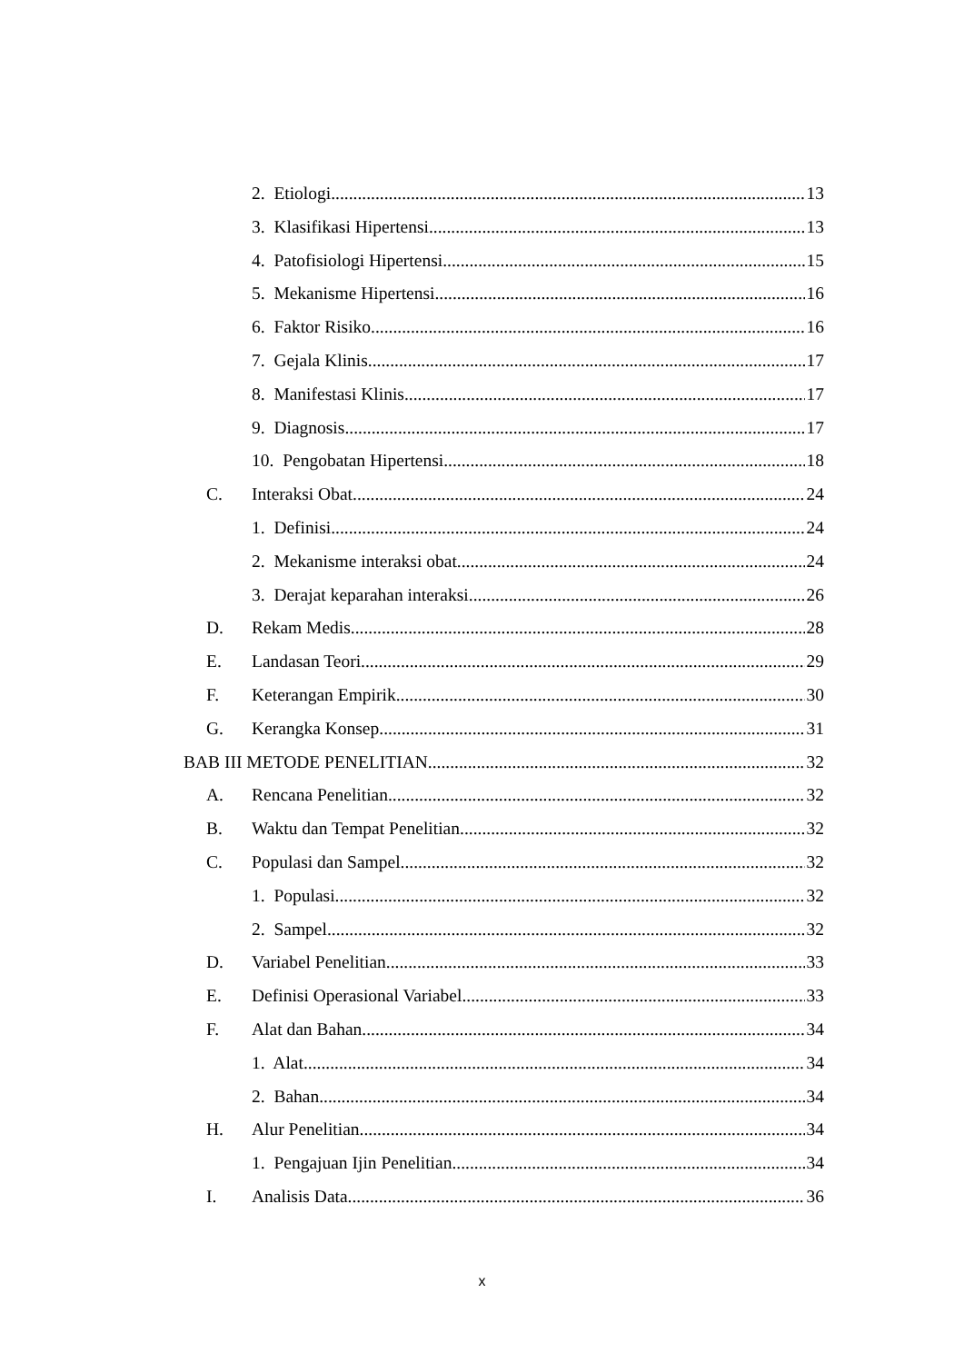2. Etiologi 13
3. Klasifikasi Hipertensi 13
4. Patofisiologi Hipertensi 15
5. Mekanisme Hipertensi 16
6. Faktor Risiko 16
7. Gejala Klinis 17
8. Manifestasi Klinis 17
9. Diagnosis 17
10. Pengobatan Hipertensi 18
C. Interaksi Obat 24
1. Definisi 24
2. Mekanisme interaksi obat 24
3. Derajat keparahan interaksi 26
D. Rekam Medis 28
E. Landasan Teori 29
F. Keterangan Empirik 30
G. Kerangka Konsep 31
BAB III METODE PENELITIAN 32
A. Rencana Penelitian 32
B. Waktu dan Tempat Penelitian 32
C. Populasi dan Sampel 32
1. Populasi 32
2. Sampel 32
D. Variabel Penelitian 33
E. Definisi Operasional Variabel 33
F. Alat dan Bahan 34
1. Alat 34
2. Bahan 34
H. Alur Penelitian 34
1. Pengajuan Ijin Penelitian 34
I. Analisis Data 36
x